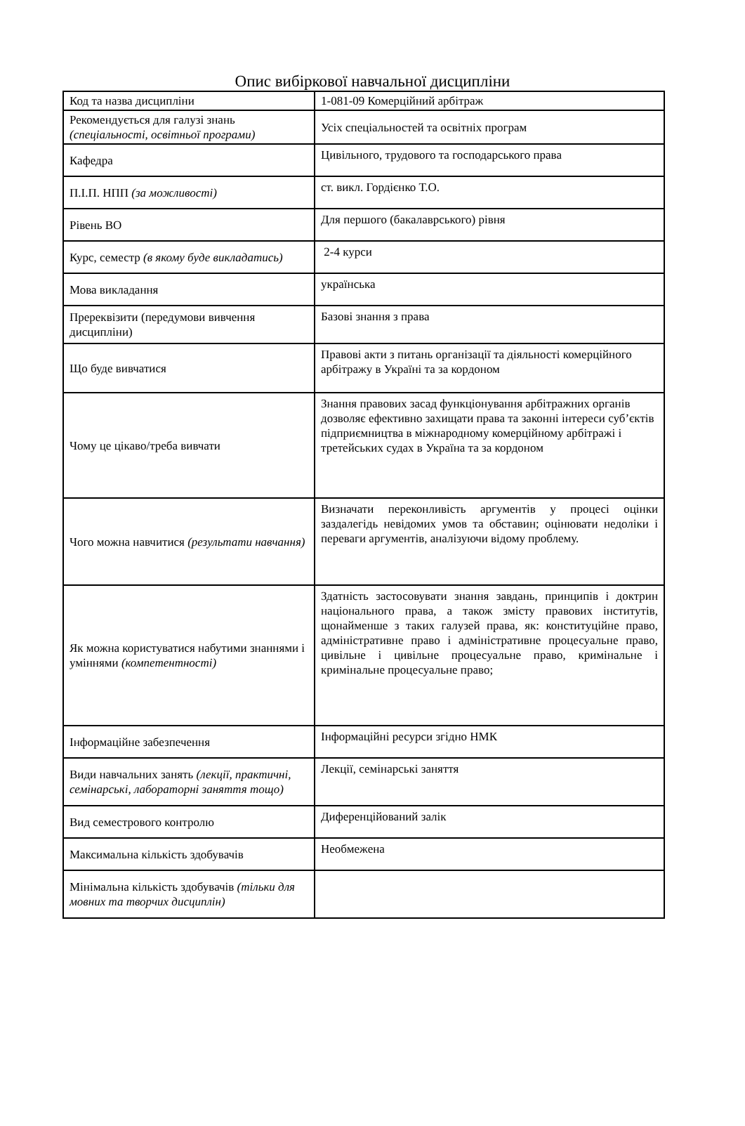Опис вибіркової навчальної дисципліни
| Код та назва дисципліни | 1-081-09 Комерційний арбітраж |
| Рекомендується для галузі знань (спеціальності, освітньої програми) | Усіх спеціальностей та освітніх програм |
| Кафедра | Цивільного, трудового та господарського права |
| П.І.П. НПП (за можливості) | ст. викл. Гордієнко Т.О. |
| Рівень ВО | Для першого (бакалаврського) рівня |
| Курс, семестр (в якому буде викладатись) | 2-4 курси |
| Мова викладання | українська |
| Пререквізити (передумови вивчення дисципліни) | Базові знання з права |
| Що буде вивчатися | Правові акти з питань організації та діяльності комерційного арбітражу в Україні та за кордоном |
| Чому це цікаво/треба вивчати | Знання правових засад функціонування арбітражних органів дозволяє ефективно захищати права та законні інтереси суб’єктів підприємництва в міжнародному комерційному арбітражі і третейських судах в Україна та за кордоном |
| Чого можна навчитися (результати навчання) | Визначати переконливість аргументів у процесі оцінки заздалегідь невідомих умов та обставин; оцінювати недоліки і переваги аргументів, аналізуючи відому проблему. |
| Як можна користуватися набутими знаннями і уміннями (компетентності) | Здатність застосовувати знання завдань, принципів і доктрин національного права, а також змісту правових інститутів, щонайменше з таких галузей права, як: конституційне право, адміністративне право і адміністративне процесуальне право, цивільне і цивільне процесуальне право, кримінальне і кримінальне процесуальне право; |
| Інформаційне забезпечення | Інформаційні ресурси згідно НМК |
| Види навчальних занять (лекції, практичні, семінарські, лабораторні заняття тощо) | Лекції, семінарські заняття |
| Вид семестрового контролю | Диференційований залік |
| Максимальна кількість здобувачів | Необмежена |
| Мінімальна кількість здобувачів (тільки для мовних та творчих дисциплін) | |